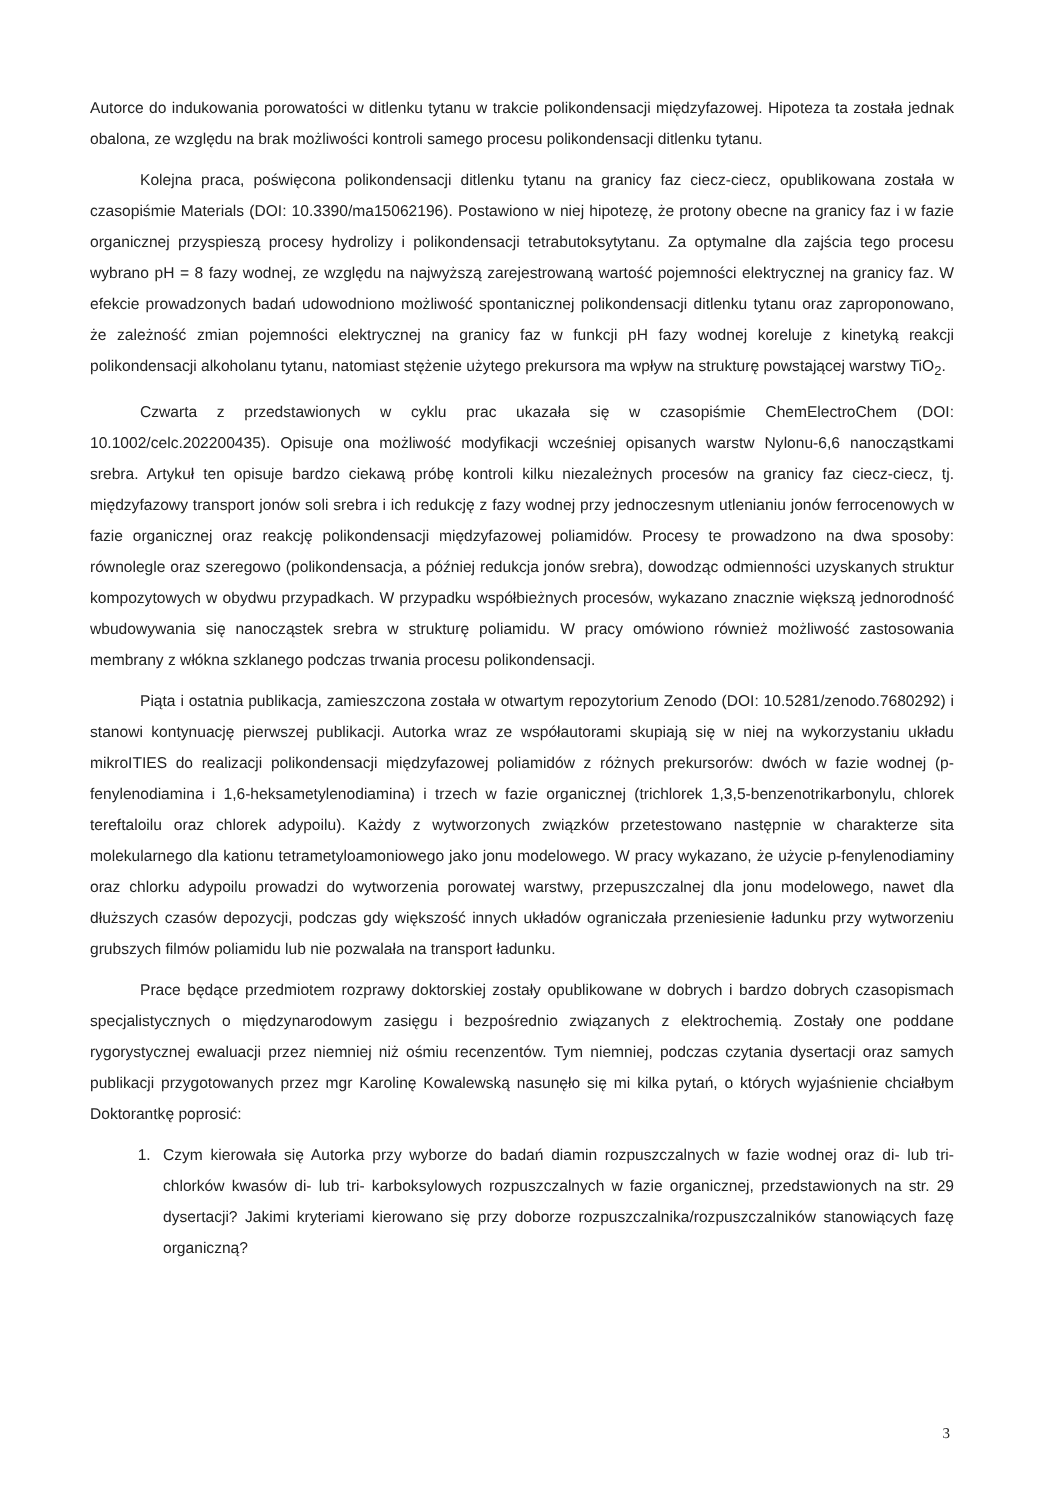Autorce do indukowania porowatości w ditlenku tytanu w trakcie polikondensacji międzyfazowej. Hipoteza ta została jednak obalona, ze względu na brak możliwości kontroli samego procesu polikondensacji ditlenku tytanu.
Kolejna praca, poświęcona polikondensacji ditlenku tytanu na granicy faz ciecz-ciecz, opublikowana została w czasopiśmie Materials (DOI: 10.3390/ma15062196). Postawiono w niej hipotezę, że protony obecne na granicy faz i w fazie organicznej przyspieszą procesy hydrolizy i polikondensacji tetrabutoksytytanu. Za optymalne dla zajścia tego procesu wybrano pH = 8 fazy wodnej, ze względu na najwyższą zarejestrowaną wartość pojemności elektrycznej na granicy faz. W efekcie prowadzonych badań udowodniono możliwość spontanicznej polikondensacji ditlenku tytanu oraz zaproponowano, że zależność zmian pojemności elektrycznej na granicy faz w funkcji pH fazy wodnej koreluje z kinetyką reakcji polikondensacji alkoholanu tytanu, natomiast stężenie użytego prekursora ma wpływ na strukturę powstającej warstwy TiO<sub>2</sub>.
Czwarta z przedstawionych w cyklu prac ukazała się w czasopiśmie ChemElectroChem (DOI: 10.1002/celc.202200435). Opisuje ona możliwość modyfikacji wcześniej opisanych warstw Nylonu-6,6 nanocząstkami srebra. Artykuł ten opisuje bardzo ciekawą próbę kontroli kilku niezależnych procesów na granicy faz ciecz-ciecz, tj. międzyfazowy transport jonów soli srebra i ich redukcję z fazy wodnej przy jednoczesnym utlenianiu jonów ferrocenowych w fazie organicznej oraz reakcję polikondensacji międzyfazowej poliamidów. Procesy te prowadzono na dwa sposoby: równolegle oraz szeregowo (polikondensacja, a później redukcja jonów srebra), dowodząc odmienności uzyskanych struktur kompozytowych w obydwu przypadkach. W przypadku współbieżnych procesów, wykazano znacznie większą jednorodność wbudowywania się nanocząstek srebra w strukturę poliamidu. W pracy omówiono również możliwość zastosowania membrany z włókna szklanego podczas trwania procesu polikondensacji.
Piąta i ostatnia publikacja, zamieszczona została w otwartym repozytorium Zenodo (DOI: 10.5281/zenodo.7680292) i stanowi kontynuację pierwszej publikacji. Autorka wraz ze współautorami skupiają się w niej na wykorzystaniu układu mikroITIES do realizacji polikondensacji międzyfazowej poliamidów z różnych prekursorów: dwóch w fazie wodnej (p-fenylenodiamina i 1,6-heksametylenodiamina) i trzech w fazie organicznej (trichlorek 1,3,5-benzenotrikarbonylu, chlorek tereftaloilu oraz chlorek adypoilu). Każdy z wytworzonych związków przetestowano następnie w charakterze sita molekularnego dla kationu tetrametyloamoniowego jako jonu modelowego. W pracy wykazano, że użycie p-fenylenodiaminy oraz chlorku adypoilu prowadzi do wytworzenia porowatej warstwy, przepuszczalnej dla jonu modelowego, nawet dla dłuższych czasów depozycji, podczas gdy większość innych układów ograniczała przeniesienie ładunku przy wytworzeniu grubszych filmów poliamidu lub nie pozwalała na transport ładunku.
Prace będące przedmiotem rozprawy doktorskiej zostały opublikowane w dobrych i bardzo dobrych czasopismach specjalistycznych o międzynarodowym zasięgu i bezpośrednio związanych z elektrochemią. Zostały one poddane rygorystycznej ewaluacji przez niemniej niż ośmiu recenzentów. Tym niemniej, podczas czytania dysertacji oraz samych publikacji przygotowanych przez mgr Karolinę Kowalewską nasunęło się mi kilka pytań, o których wyjaśnienie chciałbym Doktorantkę poprosić:
1. Czym kierowała się Autorka przy wyborze do badań diamin rozpuszczalnych w fazie wodnej oraz di- lub tri- chlorków kwasów di- lub tri- karboksylowych rozpuszczalnych w fazie organicznej, przedstawionych na str. 29 dysertacji? Jakimi kryteriami kierowano się przy doborze rozpuszczalnika/rozpuszczalników stanowiących fazę organiczną?
3